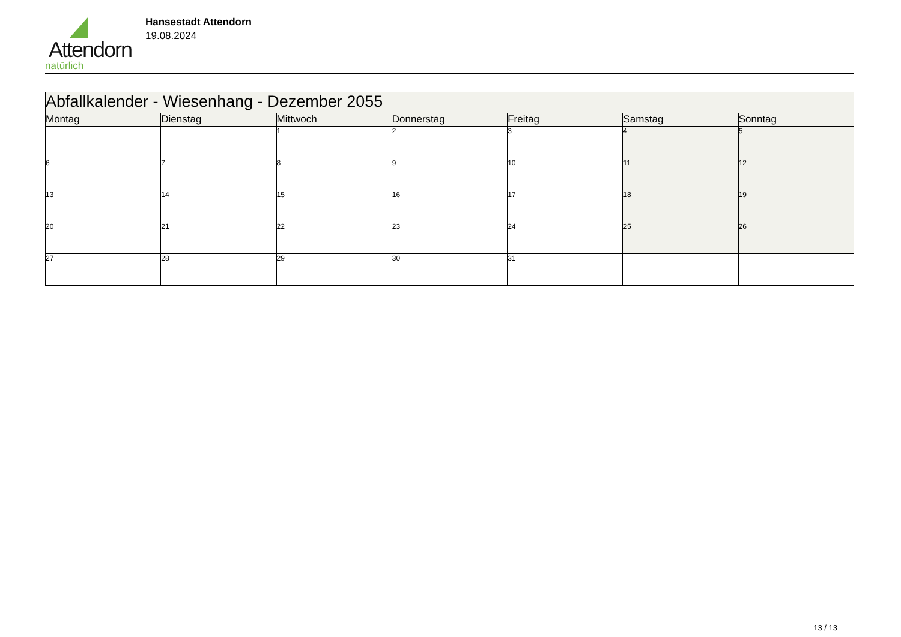Attendorn
natürlich
Hansestadt Attendorn
19.08.2024
| Abfallkalender - Wiesenhang - Dezember 2055 | | | | | | |
| Montag | Dienstag | Mittwoch | Donnerstag | Freitag | Samstag | Sonntag |
| | | 1 | 2 | 3 | 4 | 5 |
| 6 | 7 | 8 | 9 | 10 | 11 | 12 |
| 13 | 14 | 15 | 16 | 17 | 18 | 19 |
| 20 | 21 | 22 | 23 | 24 | 25 | 26 |
| 27 | 28 | 29 | 30 | 31 | | |
13 / 13